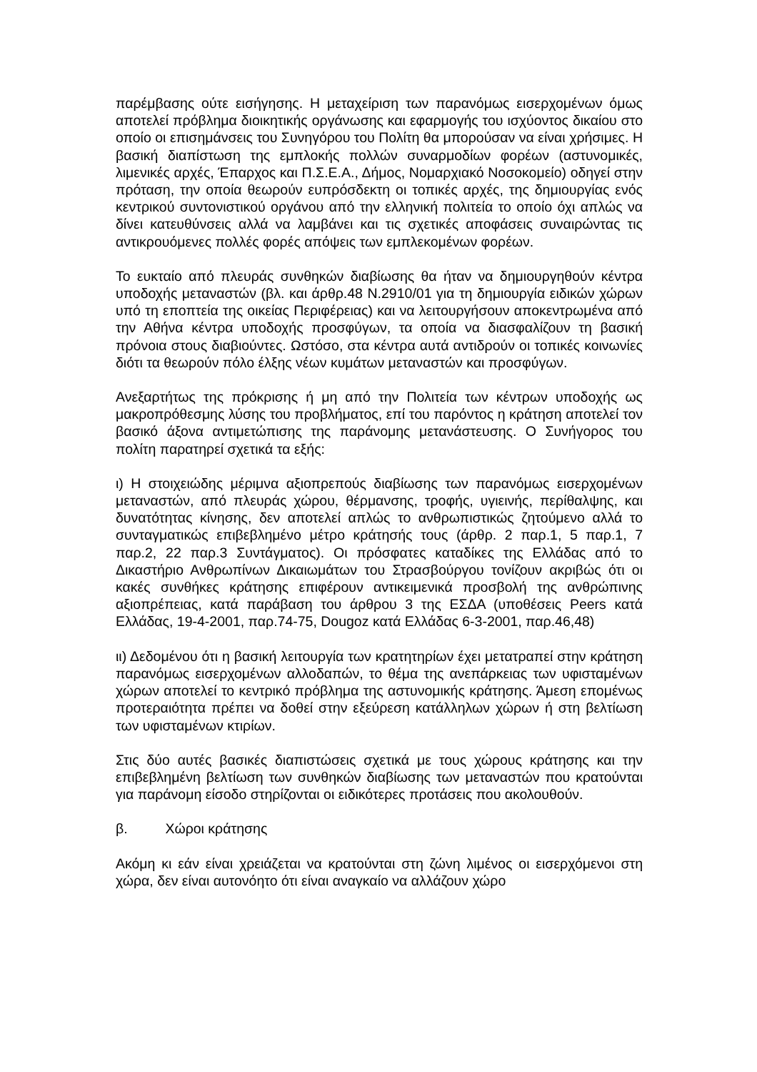παρέμβασης ούτε εισήγησης. Η μεταχείριση των παρανόμως εισερχομένων όμως αποτελεί πρόβλημα διοικητικής οργάνωσης και εφαρμογής του ισχύοντος δικαίου στο οποίο οι επισημάνσεις του Συνηγόρου του Πολίτη θα μπορούσαν να είναι χρήσιμες. Η βασική διαπίστωση της εμπλοκής πολλών συναρμοδίων φορέων (αστυνομικές, λιμενικές αρχές, Έπαρχος και Π.Σ.Ε.Α., Δήμος, Νομαρχιακό Νοσοκομείο) οδηγεί στην πρόταση, την οποία θεωρούν ευπρόσδεκτη οι τοπικές αρχές, της δημιουργίας ενός κεντρικού συντονιστικού οργάνου από την ελληνική πολιτεία το οποίο όχι απλώς να δίνει κατευθύνσεις αλλά να λαμβάνει και τις σχετικές αποφάσεις συναιρώντας τις αντικρουόμενες πολλές φορές απόψεις των εμπλεκομένων φορέων.
Το ευκταίο από πλευράς συνθηκών διαβίωσης θα ήταν να δημιουργηθούν κέντρα υποδοχής μεταναστών (βλ. και άρθρ.48 Ν.2910/01 για τη δημιουργία ειδικών χώρων υπό τη εποπτεία της οικείας Περιφέρειας) και να λειτουργήσουν αποκεντρωμένα από την Αθήνα κέντρα υποδοχής προσφύγων, τα οποία να διασφαλίζουν τη βασική πρόνοια στους διαβιούντες. Ωστόσο, στα κέντρα αυτά αντιδρούν οι τοπικές κοινωνίες διότι τα θεωρούν πόλο έλξης νέων κυμάτων μεταναστών και προσφύγων.
Ανεξαρτήτως της πρόκρισης ή μη από την Πολιτεία των κέντρων υποδοχής ως μακροπρόθεσμης λύσης του προβλήματος, επί του παρόντος η κράτηση αποτελεί τον βασικό άξονα αντιμετώπισης της παράνομης μετανάστευσης. Ο Συνήγορος του πολίτη παρατηρεί σχετικά τα εξής:
ι) Η στοιχειώδης μέριμνα αξιοπρεπούς διαβίωσης των παρανόμως εισερχομένων μεταναστών, από πλευράς χώρου, θέρμανσης, τροφής, υγιεινής, περίθαλψης, και δυνατότητας κίνησης, δεν αποτελεί απλώς το ανθρωπιστικώς ζητούμενο αλλά το συνταγματικώς επιβεβλημένο μέτρο κράτησής τους (άρθρ. 2 παρ.1, 5 παρ.1, 7 παρ.2, 22 παρ.3 Συντάγματος). Οι πρόσφατες καταδίκες της Ελλάδας από το Δικαστήριο Ανθρωπίνων Δικαιωμάτων του Στρασβούργου τονίζουν ακριβώς ότι οι κακές συνθήκες κράτησης επιφέρουν αντικειμενικά προσβολή της ανθρώπινης αξιοπρέπειας, κατά παράβαση του άρθρου 3 της ΕΣΔΑ (υποθέσεις Peers κατά Ελλάδας, 19-4-2001, παρ.74-75, Dougoz κατά Ελλάδας 6-3-2001, παρ.46,48)
ιι) Δεδομένου ότι η βασική λειτουργία των κρατητηρίων έχει μετατραπεί στην κράτηση παρανόμως εισερχομένων αλλοδαπών, το θέμα της ανεπάρκειας των υφισταμένων χώρων αποτελεί το κεντρικό πρόβλημα της αστυνομικής κράτησης. Άμεση επομένως προτεραιότητα πρέπει να δοθεί στην εξεύρεση κατάλληλων χώρων ή στη βελτίωση των υφισταμένων κτιρίων.
Στις δύο αυτές βασικές διαπιστώσεις σχετικά με τους χώρους κράτησης και την επιβεβλημένη βελτίωση των συνθηκών διαβίωσης των μεταναστών που κρατούνται για παράνομη είσοδο στηρίζονται οι ειδικότερες προτάσεις που ακολουθούν.
β. Χώροι κράτησης
Ακόμη κι εάν είναι χρειάζεται να κρατούνται στη ζώνη λιμένος οι εισερχόμενοι στη χώρα, δεν είναι αυτονόητο ότι είναι αναγκαίο να αλλάζουν χώρο